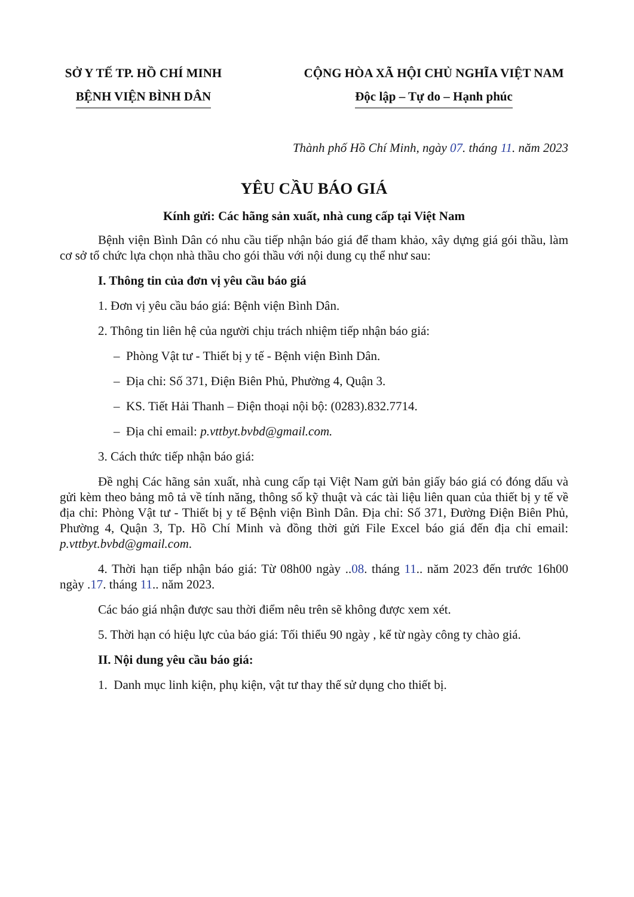SỞ Y TẾ TP. HỒ CHÍ MINH
BỆNH VIỆN BÌNH DÂN
CỘNG HÒA XÃ HỘI CHỦ NGHĨA VIỆT NAM
Độc lập – Tự do – Hạnh phúc
Thành phố Hồ Chí Minh, ngày 07. tháng 11. năm 2023
YÊU CẦU BÁO GIÁ
Kính gửi: Các hãng sản xuất, nhà cung cấp tại Việt Nam
Bệnh viện Bình Dân có nhu cầu tiếp nhận báo giá để tham khảo, xây dựng giá gói thầu, làm cơ sở tổ chức lựa chọn nhà thầu cho gói thầu với nội dung cụ thể như sau:
I. Thông tin của đơn vị yêu cầu báo giá
1. Đơn vị yêu cầu báo giá: Bệnh viện Bình Dân.
2. Thông tin liên hệ của người chịu trách nhiệm tiếp nhận báo giá:
– Phòng Vật tư - Thiết bị y tế - Bệnh viện Bình Dân.
– Địa chỉ: Số 371, Điện Biên Phủ, Phường 4, Quận 3.
– KS. Tiết Hải Thanh – Điện thoại nội bộ: (0283).832.7714.
– Địa chỉ email: p.vttbyt.bvbd@gmail.com.
3. Cách thức tiếp nhận báo giá:
Đề nghị Các hãng sản xuất, nhà cung cấp tại Việt Nam gửi bản giấy báo giá có đóng dấu và gửi kèm theo bảng mô tả về tính năng, thông số kỹ thuật và các tài liệu liên quan của thiết bị y tế về địa chỉ: Phòng Vật tư - Thiết bị y tế Bệnh viện Bình Dân. Địa chỉ: Số 371, Đường Điện Biên Phủ, Phường 4, Quận 3, Tp. Hồ Chí Minh và đồng thời gửi File Excel báo giá đến địa chỉ email: p.vttbyt.bvbd@gmail.com.
4. Thời hạn tiếp nhận báo giá: Từ 08h00 ngày ..08. tháng 11.. năm 2023 đến trước 16h00 ngày .17. tháng 11.. năm 2023.
Các báo giá nhận được sau thời điểm nêu trên sẽ không được xem xét.
5. Thời hạn có hiệu lực của báo giá: Tối thiểu 90 ngày , kể từ ngày công ty chào giá.
II. Nội dung yêu cầu báo giá:
1. Danh mục linh kiện, phụ kiện, vật tư thay thế sử dụng cho thiết bị.